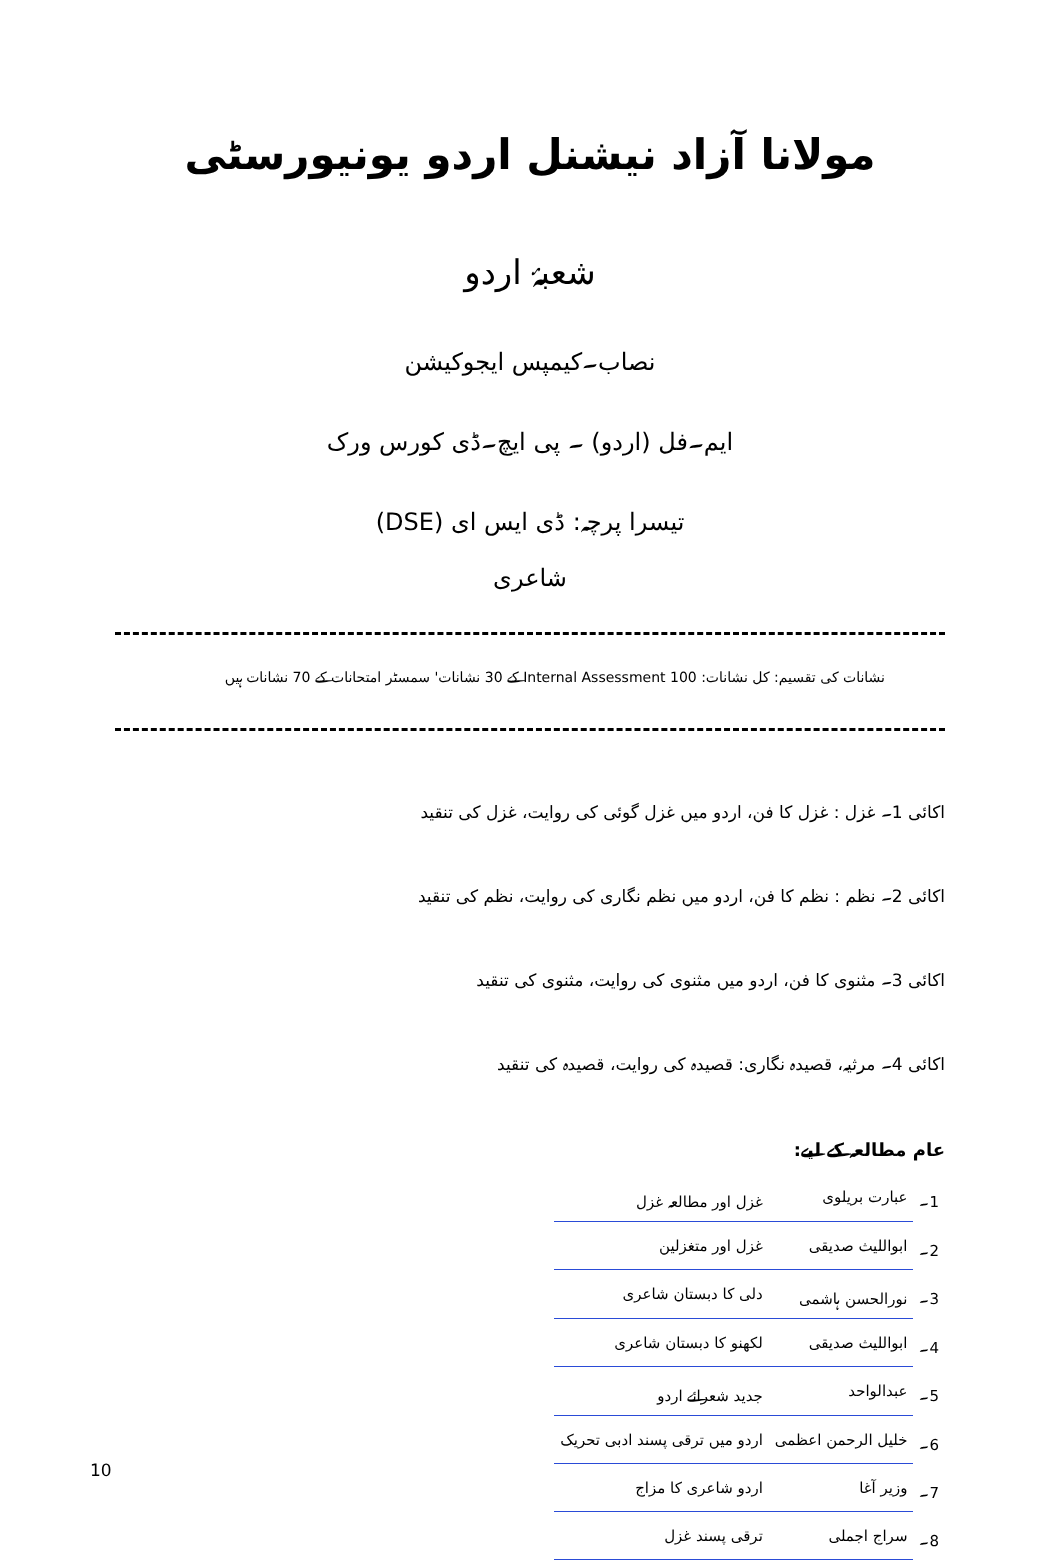مولانا آزاد نیشنل اردو یونیورسٹی
شعبۂ اردو
نصاب۔کیمپس ایجوکیشن
ایم۔فل (اردو) ۔ پی ایچ۔ڈی کورس ورک
تیسرا پرچہ: ڈی ایس ای (DSE)
شاعری
نشانات کی تقسیم: کل نشانات: 100 Internal Assessment کے 30 نشانات' سمسٹر امتحانات کے 70 نشانات ہیں
اکائی 1۔ غزل : غزل کا فن، اردو میں غزل گوئی کی روایت، غزل کی تنقید
اکائی 2۔ نظم : نظم کا فن، اردو میں نظم نگاری کی روایت، نظم کی تنقید
اکائی 3۔ مثنوی کا فن، اردو میں مثنوی کی روایت، مثنوی کی تنقید
اکائی 4۔ مرثیہ، قصیدہ نگاری: قصیدہ کی روایت، قصیدہ کی تنقید
عام مطالعہ کے لیے:
| 1۔ | عبارت بریلوی | غزل اور مطالعہ غزل |
| 2۔ | ابواللیث صدیقی | غزل اور متغزلین |
| 3۔ | نورالحسن ہاشمی | دلی کا دبستان شاعری |
| 4۔ | ابواللیث صدیقی | لکھنو کا دبستان شاعری |
| 5۔ | عبدالواحد | جدید شعرائے اردو |
| 6۔ | خلیل الرحمن اعظمی | اردو میں ترقی پسند ادبی تحریک |
| 7۔ | وزیر آغا | اردو شاعری کا مزاج |
| 8۔ | سراج اجملی | ترقی پسند غزل |
10